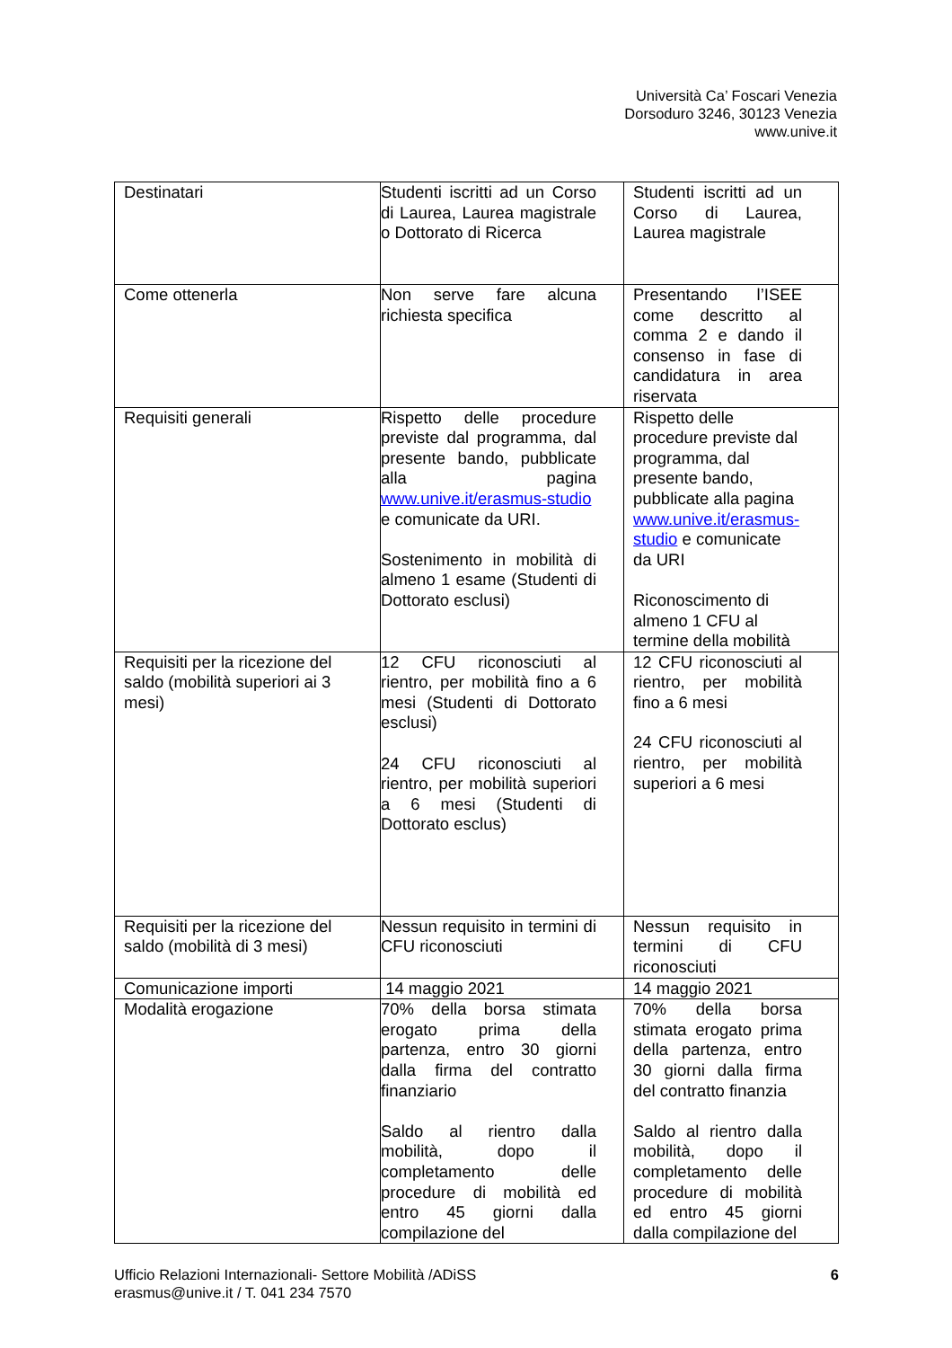Università Ca’ Foscari Venezia
Dorsoduro 3246, 30123 Venezia
www.unive.it
| Destinatari | Studenti iscritti ad un Corso di Laurea, Laurea magistrale o Dottorato di Ricerca | Studenti iscritti ad un Corso di Laurea, Laurea magistrale |
| Come ottenerla | Non serve fare alcuna richiesta specifica | Presentando l’ISEE come descritto al comma 2 e dando il consenso in fase di candidatura in area riservata |
| Requisiti generali | Rispetto delle procedure previste dal programma, dal presente bando, pubblicate alla pagina www.unive.it/erasmus-studio e comunicate da URI. Sostenimento in mobilità di almeno 1 esame (Studenti di Dottorato esclusi) | Rispetto delle procedure previste dal programma, dal presente bando, pubblicate alla pagina www.unive.it/erasmus-studio e comunicate da URI Riconoscimento di almeno 1 CFU al termine della mobilità |
| Requisiti per la ricezione del saldo (mobilità superiori ai 3 mesi) | 12 CFU riconosciuti al rientro, per mobilità fino a 6 mesi (Studenti di Dottorato esclusi) 24 CFU riconosciuti al rientro, per mobilità superiori a 6 mesi (Studenti di Dottorato esclus) | 12 CFU riconosciuti al rientro, per mobilità fino a 6 mesi 24 CFU riconosciuti al rientro, per mobilità superiori a 6 mesi |
| Requisiti per la ricezione del saldo (mobilità di 3 mesi) | Nessun requisito in termini di CFU riconosciuti | Nessun requisito in termini di CFU riconosciuti |
| Comunicazione importi | 14 maggio 2021 | 14 maggio 2021 |
| Modalità erogazione | 70% della borsa stimata erogato prima della partenza, entro 30 giorni dalla firma del contratto finanziario Saldo al rientro dalla mobilità, dopo il completamento delle procedure di mobilità ed entro 45 giorni dalla compilazione del | 70% della borsa stimata erogato prima della partenza, entro 30 giorni dalla firma del contratto finanzia Saldo al rientro dalla mobilità, dopo il completamento delle procedure di mobilità ed entro 45 giorni dalla compilazione del |
Ufficio Relazioni Internazionali- Settore Mobilità /ADiSS
erasmus@unive.it / T. 041 234 7570
6